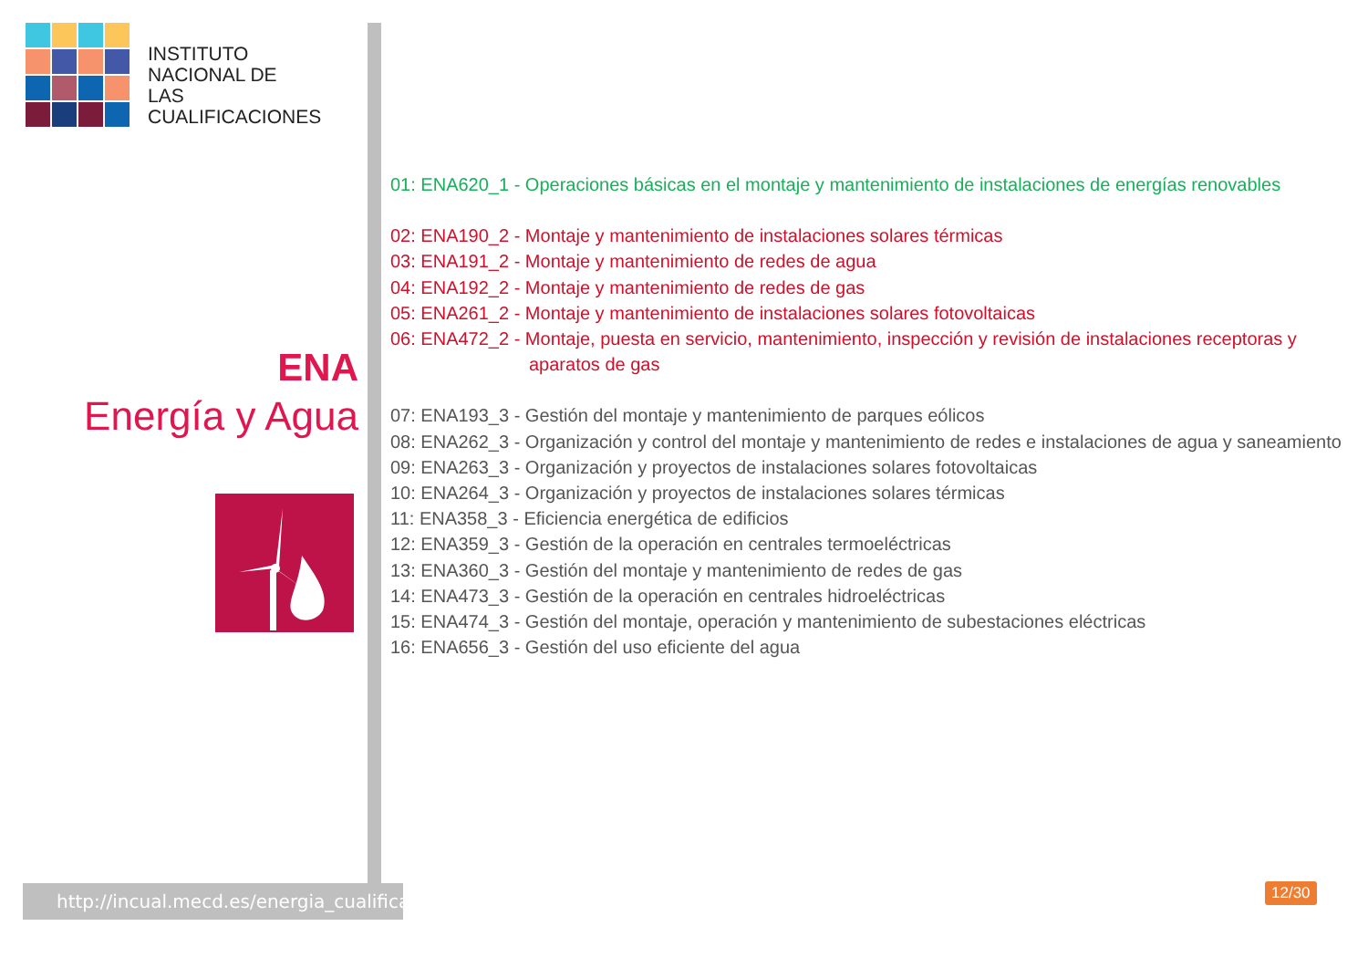INSTITUTO
NACIONAL DE
LAS CUALIFICACIONES
ENA
Energía y Agua
http://incual.mecd.es/energia_cualificaciones
01: ENA620_1 - Operaciones básicas en el montaje y mantenimiento de instalaciones de energías renovables
02: ENA190_2 - Montaje y mantenimiento de instalaciones solares térmicas
03: ENA191_2 - Montaje y mantenimiento de redes de agua
04: ENA192_2 - Montaje y mantenimiento de redes de gas
05: ENA261_2 - Montaje y mantenimiento de instalaciones solares fotovoltaicas
06: ENA472_2 - Montaje, puesta en servicio, mantenimiento, inspección y revisión de instalaciones receptoras y aparatos de gas
07: ENA193_3 - Gestión del montaje y mantenimiento de parques eólicos
08: ENA262_3 - Organización y control del montaje y mantenimiento de redes e instalaciones de agua y saneamiento
09: ENA263_3 - Organización y proyectos de instalaciones solares fotovoltaicas
10: ENA264_3 - Organización y proyectos de instalaciones solares térmicas
11: ENA358_3 - Eficiencia energética de edificios
12: ENA359_3 - Gestión de la operación en centrales termoeléctricas
13: ENA360_3 - Gestión del montaje y mantenimiento de redes de gas
14: ENA473_3 - Gestión de la operación en centrales hidroeléctricas
15: ENA474_3 - Gestión del montaje, operación y mantenimiento de subestaciones eléctricas
16: ENA656_3 - Gestión del uso eficiente del agua
12/30